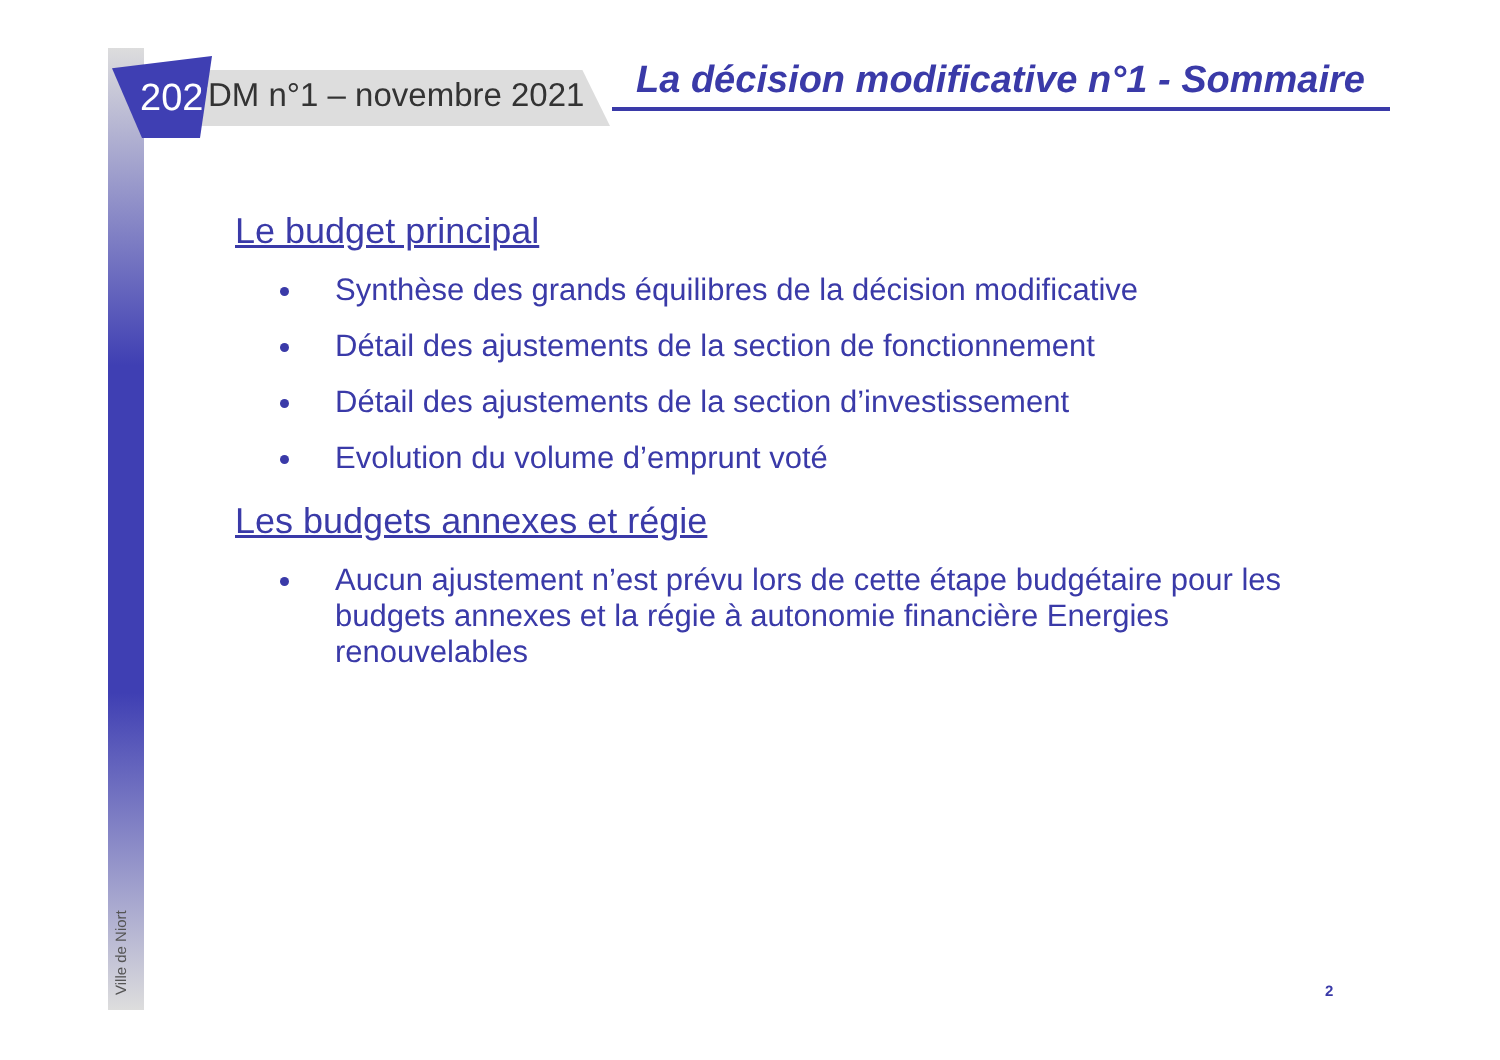2021 DM n°1 – novembre 2021
La décision modificative n°1 - Sommaire
Le budget principal
Synthèse des grands équilibres de la décision modificative
Détail des ajustements de la section de fonctionnement
Détail des ajustements de la section d’investissement
Evolution du volume d’emprunt voté
Les budgets annexes et régie
Aucun ajustement n’est prévu lors de cette étape budgétaire pour les budgets annexes et la régie à autonomie financière Energies renouvelables
Ville de Niort
2